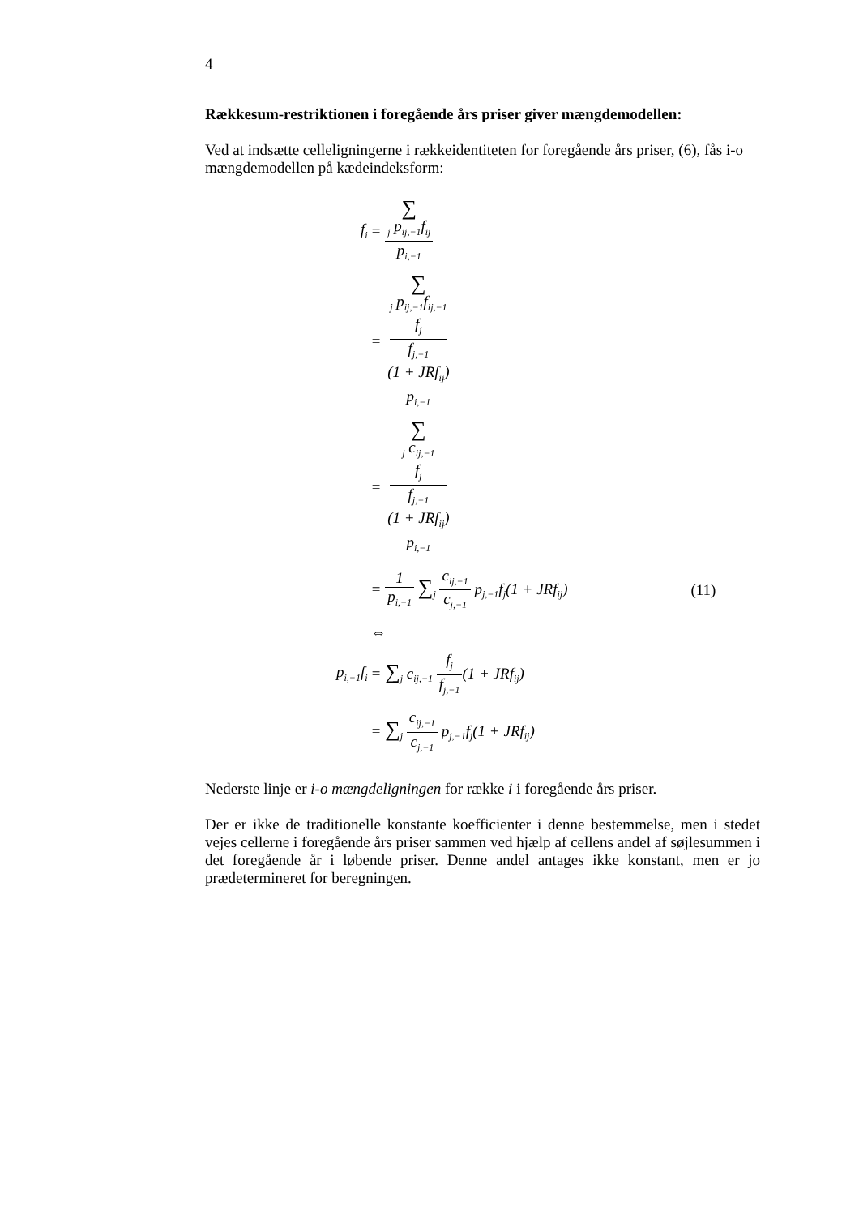4
Rækkesum-restriktionen i foregående års priser giver mængdemodellen:
Ved at indsætte celleligningerne i rækkeidentiteten for foregående års priser, (6), fås i-o mængdemodellen på kædeindeksform:
| f<sub>i</sub> | = ∑<sub>j</sub> p<sub>ij,−1</sub>f<sub>ij</sub> p<sub>i,−1</sub> | |
| | = ∑<sub>j</sub> p<sub>ij,−1</sub>f<sub>ij,−1</sub> f<sub>j</sub> f<sub>j,−1</sub> (1 + JRf<sub>ij</sub>) p<sub>i,−1</sub> | |
| | = ∑<sub>j</sub> c<sub>ij,−1</sub> f<sub>j</sub> f<sub>j,−1</sub> (1 + JRf<sub>ij</sub>) p<sub>i,−1</sub> | |
| | = 1 p<sub>i,−1</sub> ∑<sub>j</sub> c<sub>ij,−1</sub> c<sub>j,−1</sub> p<sub>j,−1</sub>f<sub>j</sub>(1 + JRf<sub>ij</sub>) | (11) |
| | ⇔ | |
| p<sub>i,−1</sub>f<sub>i</sub> | = ∑<sub>j</sub> c<sub>ij,−1</sub> f<sub>j</sub> f<sub>j,−1</sub> (1 + JRf<sub>ij</sub>) | |
| | = ∑<sub>j</sub> c<sub>ij,−1</sub> c<sub>j,−1</sub> p<sub>j,−1</sub>f<sub>j</sub>(1 + JRf<sub>ij</sub>) | |
Nederste linje er i-o mængdeligningen for række i i foregående års priser.
Der er ikke de traditionelle konstante koefficienter i denne bestemmelse, men i stedet vejes cellerne i foregående års priser sammen ved hjælp af cellens andel af søjlesummen i det foregående år i løbende priser. Denne andel antages ikke konstant, men er jo prædetermineret for beregningen.